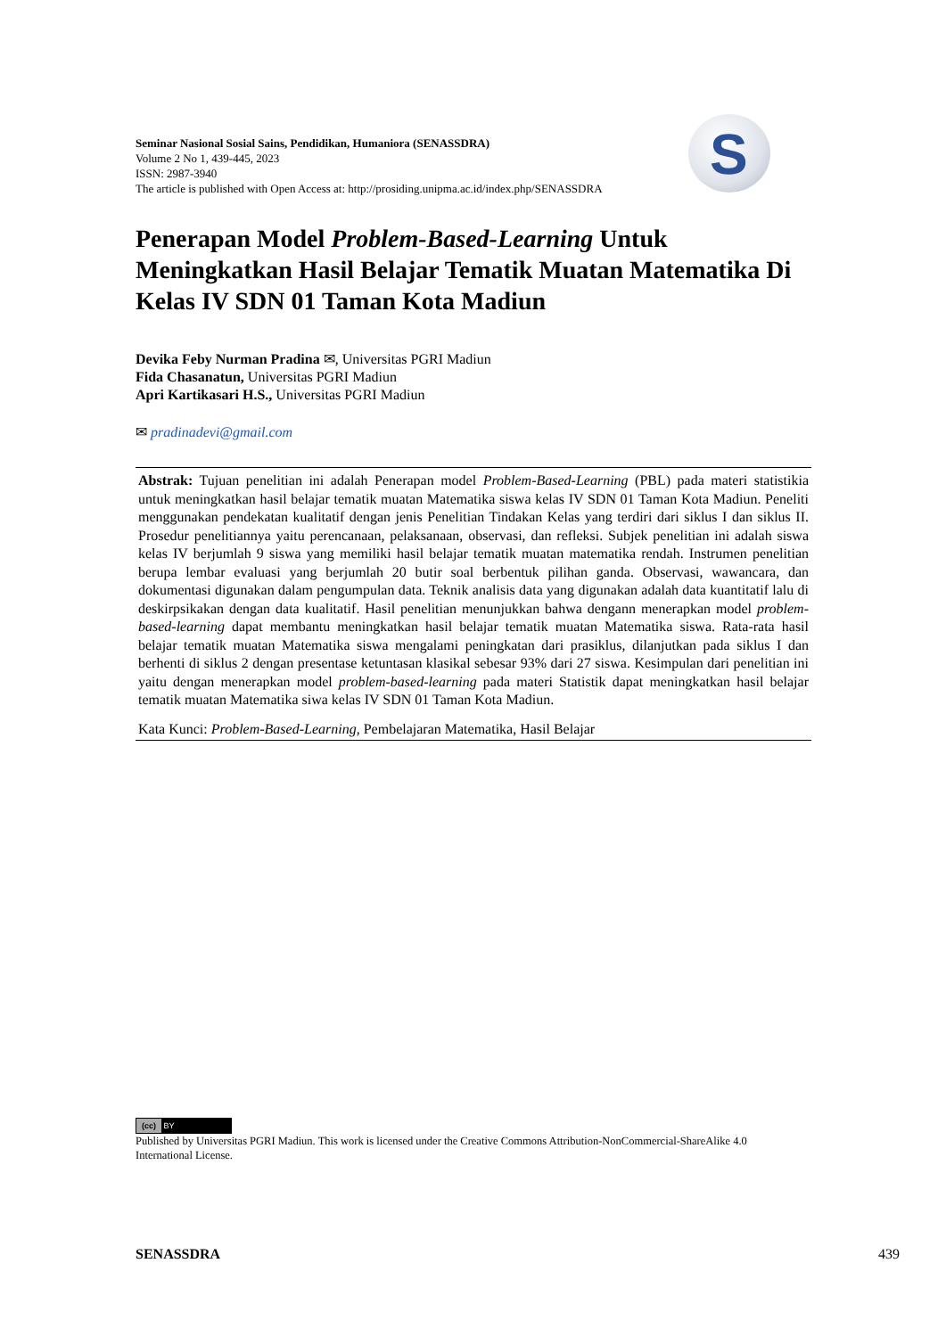Seminar Nasional Sosial Sains, Pendidikan, Humaniora (SENASSDRA)
Volume 2 No 1, 439-445, 2023
ISSN: 2987-3940
The article is published with Open Access at: http://prosiding.unipma.ac.id/index.php/SENASSDRA
S
Penerapan Model Problem-Based-Learning Untuk Meningkatkan Hasil Belajar Tematik Muatan Matematika Di Kelas IV SDN 01 Taman Kota Madiun
Devika Feby Nurman Pradina ✉, Universitas PGRI Madiun
Fida Chasanatun, Universitas PGRI Madiun
Apri Kartikasari H.S., Universitas PGRI Madiun
✉ pradinadevi@gmail.com
Abstrak: Tujuan penelitian ini adalah Penerapan model Problem-Based-Learning (PBL) pada materi statistikia untuk meningkatkan hasil belajar tematik muatan Matematika siswa kelas IV SDN 01 Taman Kota Madiun. Peneliti menggunakan pendekatan kualitatif dengan jenis Penelitian Tindakan Kelas yang terdiri dari siklus I dan siklus II. Prosedur penelitiannya yaitu perencanaan, pelaksanaan, observasi, dan refleksi. Subjek penelitian ini adalah siswa kelas IV berjumlah 9 siswa yang memiliki hasil belajar tematik muatan matematika rendah. Instrumen penelitian berupa lembar evaluasi yang berjumlah 20 butir soal berbentuk pilihan ganda. Observasi, wawancara, dan dokumentasi digunakan dalam pengumpulan data. Teknik analisis data yang digunakan adalah data kuantitatif lalu di deskirpsikakan dengan data kualitatif. Hasil penelitian menunjukkan bahwa dengann menerapkan model problem-based-learning dapat membantu meningkatkan hasil belajar tematik muatan Matematika siswa. Rata-rata hasil belajar tematik muatan Matematika siswa mengalami peningkatan dari prasiklus, dilanjutkan pada siklus I dan berhenti di siklus 2 dengan presentase ketuntasan klasikal sebesar 93% dari 27 siswa. Kesimpulan dari penelitian ini yaitu dengan menerapkan model problem-based-learning pada materi Statistik dapat meningkatkan hasil belajar tematik muatan Matematika siwa kelas IV SDN 01 Taman Kota Madiun.
Kata Kunci: Problem-Based-Learning, Pembelajaran Matematika, Hasil Belajar
(cc) BY
Published by Universitas PGRI Madiun. This work is licensed under the Creative Commons Attribution-NonCommercial-ShareAlike 4.0 International License.
SENASSDRA 439